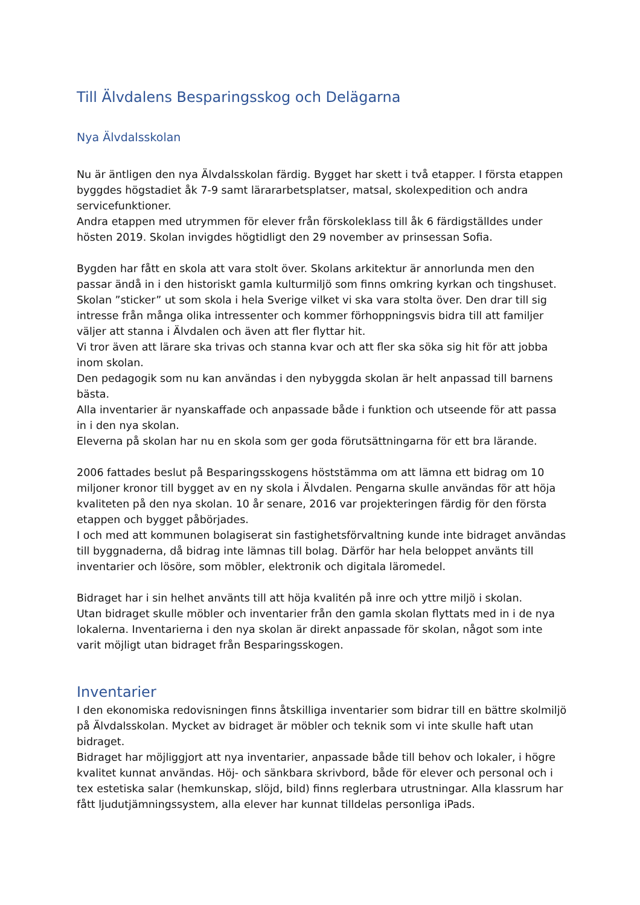Till Älvdalens Besparingsskog och Delägarna
Nya Älvdalsskolan
Nu är äntligen den nya Älvdalsskolan färdig. Bygget har skett i två etapper. I första etappen byggdes högstadiet åk 7-9 samt lärararbetsplatser, matsal, skolexpedition och andra servicefunktioner.
Andra etappen med utrymmen för elever från förskoleklass till åk 6 färdigställdes under hösten 2019. Skolan invigdes högtidligt den 29 november av prinsessan Sofia.
Bygden har fått en skola att vara stolt över. Skolans arkitektur är annorlunda men den passar ändå in i den historiskt gamla kulturmiljö som finns omkring kyrkan och tingshuset. Skolan ”sticker” ut som skola i hela Sverige vilket vi ska vara stolta över. Den drar till sig intresse från många olika intressenter och kommer förhoppningsvis bidra till att familjer väljer att stanna i Älvdalen och även att fler flyttar hit.
Vi tror även att lärare ska trivas och stanna kvar och att fler ska söka sig hit för att jobba inom skolan.
Den pedagogik som nu kan användas i den nybyggda skolan är helt anpassad till barnens bästa.
Alla inventarier är nyanskaffade och anpassade både i funktion och utseende för att passa in i den nya skolan.
Eleverna på skolan har nu en skola som ger goda förutsättningarna för ett bra lärande.
2006 fattades beslut på Besparingsskogens höststämma om att lämna ett bidrag om 10 miljoner kronor till bygget av en ny skola i Älvdalen. Pengarna skulle användas för att höja kvaliteten på den nya skolan. 10 år senare, 2016 var projekteringen färdig för den första etappen och bygget påbörjades.
I och med att kommunen bolagiserat sin fastighetsförvaltning kunde inte bidraget användas till byggnaderna, då bidrag inte lämnas till bolag. Därför har hela beloppet använts till inventarier och lösöre, som möbler, elektronik och digitala läromedel.
Bidraget har i sin helhet använts till att höja kvalitén på inre och yttre miljö i skolan.
Utan bidraget skulle möbler och inventarier från den gamla skolan flyttats med in i de nya lokalerna. Inventarierna i den nya skolan är direkt anpassade för skolan, något som inte varit möjligt utan bidraget från Besparingsskogen.
Inventarier
I den ekonomiska redovisningen finns åtskilliga inventarier som bidrar till en bättre skolmiljö på Älvdalsskolan. Mycket av bidraget är möbler och teknik som vi inte skulle haft utan bidraget.
Bidraget har möjliggjort att nya inventarier, anpassade både till behov och lokaler, i högre kvalitet kunnat användas. Höj- och sänkbara skrivbord, både för elever och personal och i tex estetiska salar (hemkunskap, slöjd, bild) finns reglerbara utrustningar. Alla klassrum har fått ljudutjämningssystem, alla elever har kunnat tilldelas personliga iPads.